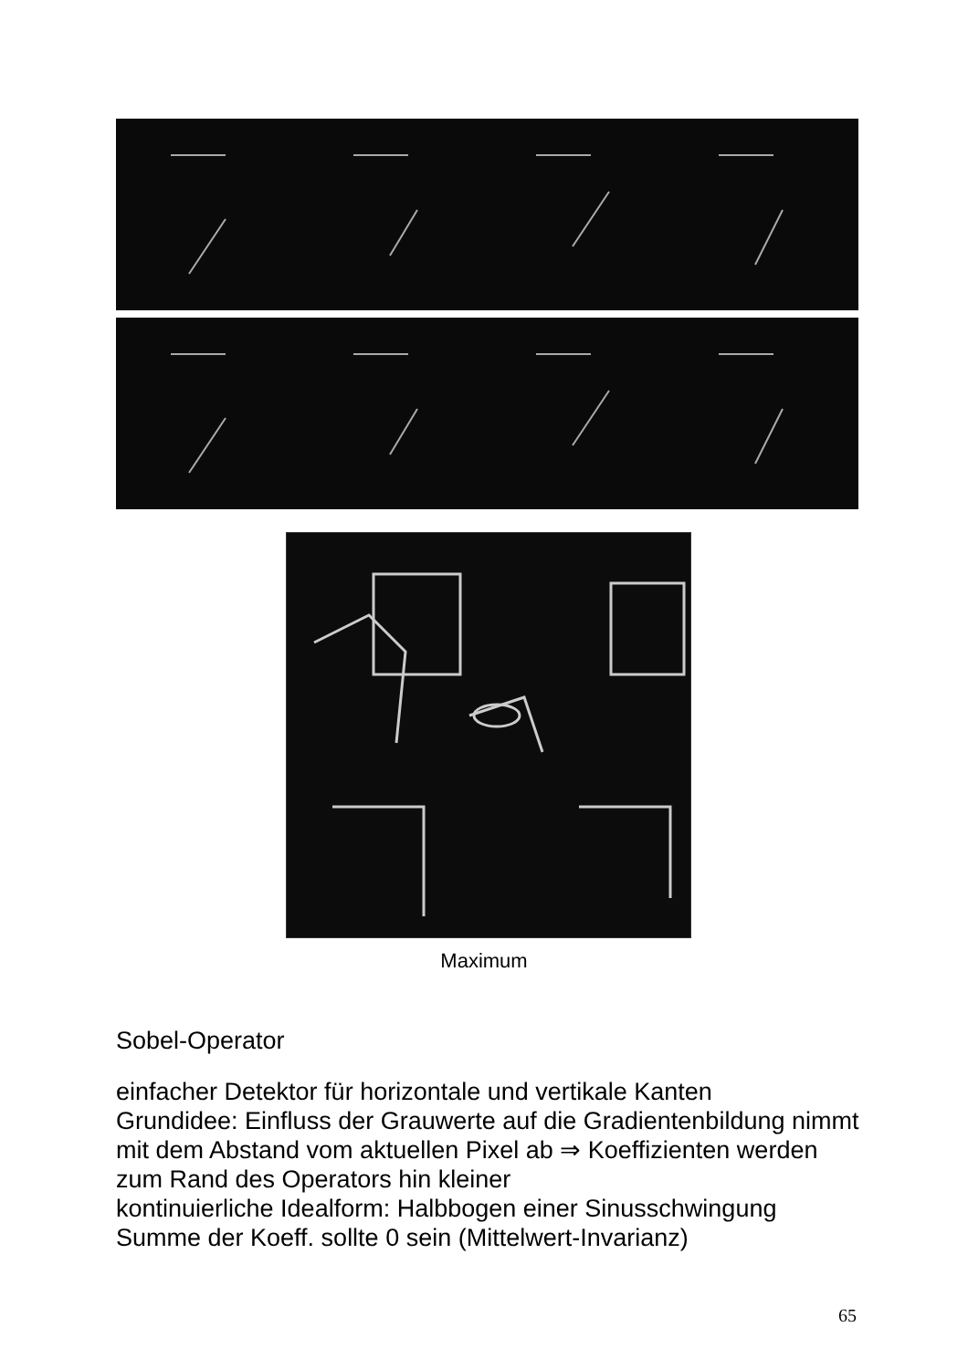Maximum
Sobel-Operator
einfacher Detektor für horizontale und vertikale Kanten
Grundidee: Einfluss der Grauwerte auf die Gradientenbildung nimmt mit dem Abstand vom aktuellen Pixel ab ⇒ Koeffizienten werden zum Rand des Operators hin kleiner
kontinuierliche Idealform: Halbbogen einer Sinusschwingung
Summe der Koeff. sollte 0 sein (Mittelwert-Invarianz)
65